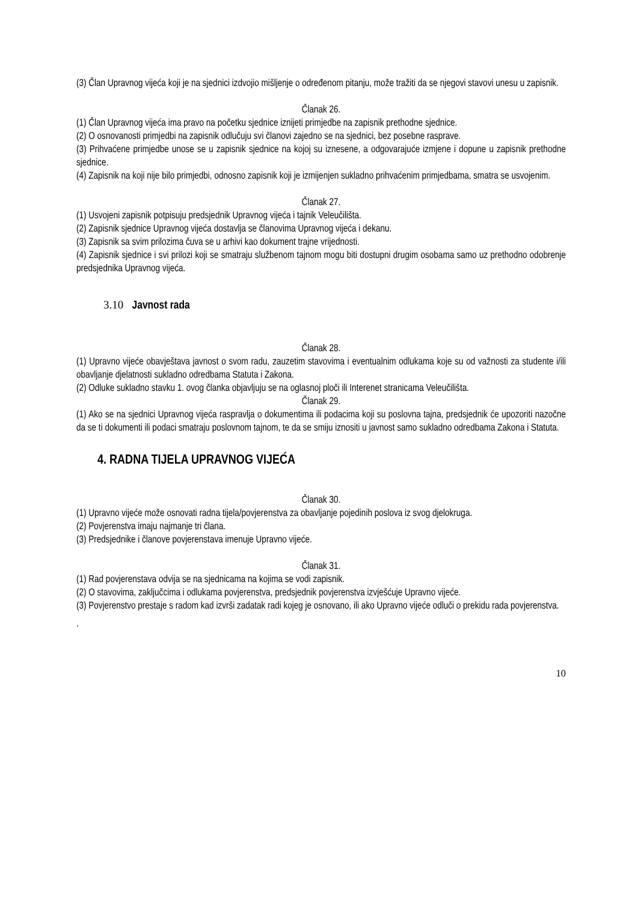(3) Član Upravnog vijeća koji je na sjednici izdvojio mišljenje o određenom pitanju, može tražiti da se njegovi stavovi unesu u zapisnik.
Članak 26.
(1) Član Upravnog vijeća ima pravo na početku sjednice iznijeti primjedbe na zapisnik prethodne sjednice.
(2) O osnovanosti primjedbi na zapisnik odlučuju svi članovi zajedno se na sjednici, bez posebne rasprave.
(3) Prihvaćene primjedbe unose se u zapisnik sjednice na kojoj su iznesene, a odgovarajuće izmjene i dopune u zapisnik prethodne sjednice.
(4) Zapisnik na koji nije bilo primjedbi, odnosno zapisnik koji je izmijenjen sukladno prihvaćenim primjedbama, smatra se usvojenim.
Članak 27.
(1) Usvojeni zapisnik potpisuju predsjednik Upravnog vijeća i tajnik Veleučilišta.
(2) Zapisnik sjednice Upravnog vijeća dostavlja se članovima Upravnog vijeća i dekanu.
(3) Zapisnik sa svim prilozima čuva se u arhivi kao dokument trajne vrijednosti.
(4) Zapisnik sjednice i svi prilozi koji se smatraju službenom tajnom mogu biti dostupni drugim osobama samo uz prethodno odobrenje predsjednika Upravnog vijeća.
3.10 Javnost rada
Članak 28.
(1) Upravno vijeće obavještava javnost o svom radu, zauzetim stavovima i eventualnim odlukama koje su od važnosti za studente i/ili obavljanje djelatnosti sukladno odredbama Statuta i Zakona.
(2) Odluke sukladno stavku 1. ovog članka objavljuju se na oglasnoj ploči ili Interenet stranicama Veleučilišta.
Članak 29.
(1) Ako se na sjednici Upravnog vijeća raspravlja o dokumentima ili podacima koji su poslovna tajna, predsjednik će upozoriti nazočne da se ti dokumenti ili podaci smatraju poslovnom tajnom, te da se smiju iznositi u javnost samo sukladno odredbama Zakona i Statuta.
4. RADNA TIJELA UPRAVNOG VIJEĆA
Članak 30.
(1) Upravno vijeće može osnovati radna tijela/povjerenstva za obavljanje pojedinih poslova iz svog djelokruga.
(2) Povjerenstva imaju najmanje tri člana.
(3) Predsjednike i članove povjerenstava imenuje Upravno vijeće.
Članak 31.
(1) Rad povjerenstava odvija se na sjednicama na kojima se vodi zapisnik.
(2) O stavovima, zaključcima i odlukama povjerenstva, predsjednik povjerenstva izvješćuje Upravno vijeće.
(3) Povjerenstvo prestaje s radom kad izvrši zadatak radi kojeg je osnovano, ili ako Upravno vijeće odluči o prekidu rada povjerenstva.
.
10